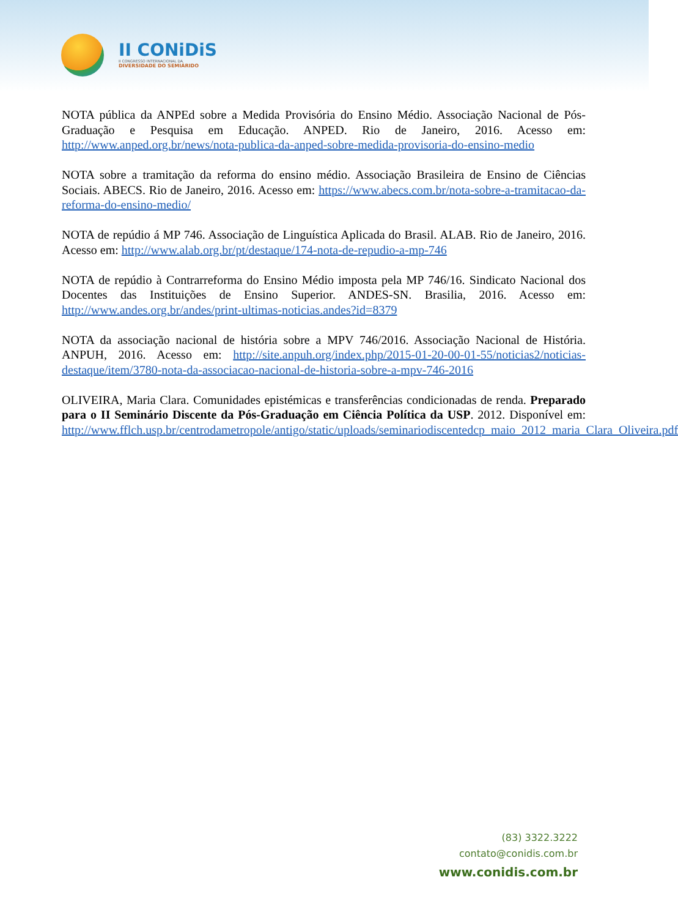II CONiDiS
II CONGRESSO INTERNACIONAL DA
DIVERSIDADE DO SEMIÁRIDO
NOTA pública da ANPEd sobre a Medida Provisória do Ensino Médio. Associação Nacional de Pós-Graduação e Pesquisa em Educação. ANPED. Rio de Janeiro, 2016. Acesso em: http://www.anped.org.br/news/nota-publica-da-anped-sobre-medida-provisoria-do-ensino-medio
NOTA sobre a tramitação da reforma do ensino médio. Associação Brasileira de Ensino de Ciências Sociais. ABECS. Rio de Janeiro, 2016. Acesso em: https://www.abecs.com.br/nota-sobre-a-tramitacao-da-reforma-do-ensino-medio/
NOTA de repúdio á MP 746. Associação de Linguística Aplicada do Brasil. ALAB. Rio de Janeiro, 2016. Acesso em: http://www.alab.org.br/pt/destaque/174-nota-de-repudio-a-mp-746
NOTA de repúdio à Contrarreforma do Ensino Médio imposta pela MP 746/16. Sindicato Nacional dos Docentes das Instituições de Ensino Superior. ANDES-SN. Brasilia, 2016. Acesso em: http://www.andes.org.br/andes/print-ultimas-noticias.andes?id=8379
NOTA da associação nacional de história sobre a MPV 746/2016. Associação Nacional de História. ANPUH, 2016. Acesso em: http://site.anpuh.org/index.php/2015-01-20-00-01-55/noticias2/noticias-destaque/item/3780-nota-da-associacao-nacional-de-historia-sobre-a-mpv-746-2016
OLIVEIRA, Maria Clara. Comunidades epistémicas e transferências condicionadas de renda. Preparado para o II Seminário Discente da Pós-Graduação em Ciência Política da USP. 2012. Disponível em: http://www.fflch.usp.br/centrodametropole/antigo/static/uploads/seminariodiscentedcp_maio_2012_maria_Clara_Oliveira.pdf
(83) 3322.3222
contato@conidis.com.br
www.conidis.com.br